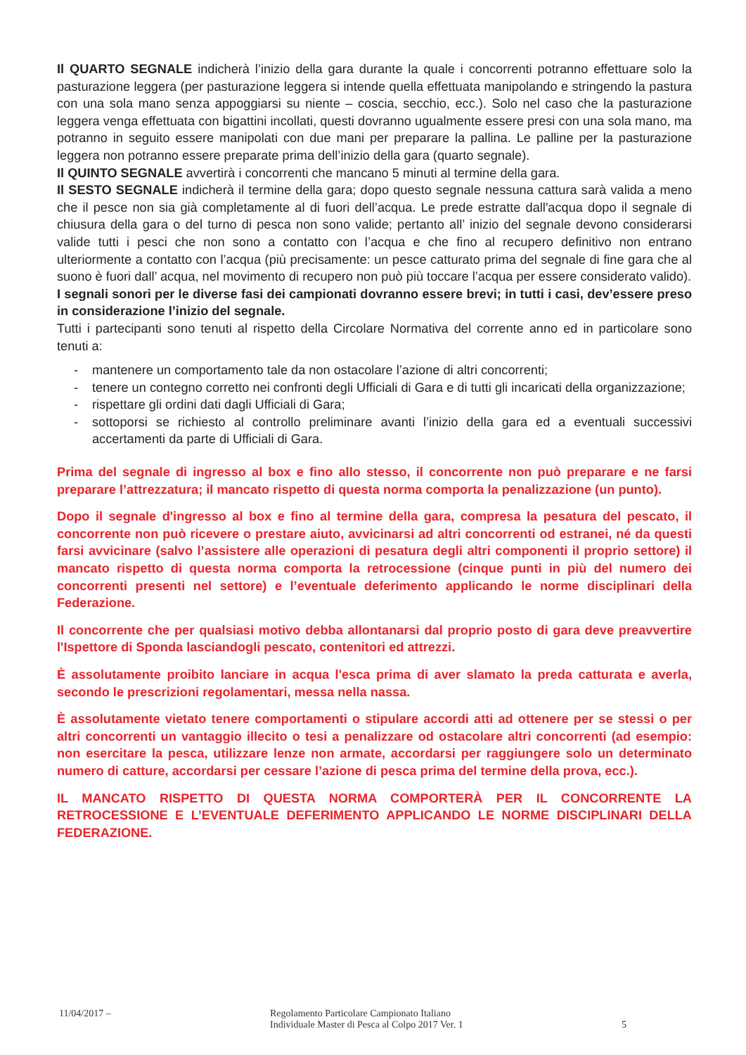Il QUARTO SEGNALE indicherà l’inizio della gara durante la quale i concorrenti potranno effettuare solo la pasturazione leggera (per pasturazione leggera si intende quella effettuata manipolando e stringendo la pastura con una sola mano senza appoggiarsi su niente – coscia, secchio, ecc.). Solo nel caso che la pasturazione leggera venga effettuata con bigattini incollati, questi dovranno ugualmente essere presi con una sola mano, ma potranno in seguito essere manipolati con due mani per preparare la pallina. Le palline per la pasturazione leggera non potranno essere preparate prima dell’inizio della gara (quarto segnale).
Il QUINTO SEGNALE avvertirà i concorrenti che mancano 5 minuti al termine della gara.
Il SESTO SEGNALE indicherà il termine della gara; dopo questo segnale nessuna cattura sarà valida a meno che il pesce non sia già completamente al di fuori dell’acqua. Le prede estratte dall'acqua dopo il segnale di chiusura della gara o del turno di pesca non sono valide; pertanto all’ inizio del segnale devono considerarsi valide tutti i pesci che non sono a contatto con l’acqua e che fino al recupero definitivo non entrano ulteriormente a contatto con l’acqua (più precisamente: un pesce catturato prima del segnale di fine gara che al suono è fuori dall’ acqua, nel movimento di recupero non può più toccare l’acqua per essere considerato valido).
I segnali sonori per le diverse fasi dei campionati dovranno essere brevi; in tutti i casi, dev’essere preso in considerazione l’inizio del segnale.
Tutti i partecipanti sono tenuti al rispetto della Circolare Normativa del corrente anno ed in particolare sono tenuti a:
- mantenere un comportamento tale da non ostacolare l’azione di altri concorrenti;
- tenere un contegno corretto nei confronti degli Ufficiali di Gara e di tutti gli incaricati della organizzazione;
- rispettare gli ordini dati dagli Ufficiali di Gara;
- sottoporsi se richiesto al controllo preliminare avanti l’inizio della gara ed a eventuali successivi accertamenti da parte di Ufficiali di Gara.
Prima del segnale di ingresso al box e fino allo stesso, il concorrente non può preparare e ne farsi preparare l’attrezzatura; il mancato rispetto di questa norma comporta la penalizzazione (un punto).
Dopo il segnale d'ingresso al box e fino al termine della gara, compresa la pesatura del pescato, il concorrente non può ricevere o prestare aiuto, avvicinarsi ad altri concorrenti od estranei, né da questi farsi avvicinare (salvo l’assistere alle operazioni di pesatura degli altri componenti il proprio settore) il mancato rispetto di questa norma comporta la retrocessione (cinque punti in più del numero dei concorrenti presenti nel settore) e l’eventuale deferimento applicando le norme disciplinari della Federazione.
Il concorrente che per qualsiasi motivo debba allontanarsi dal proprio posto di gara deve preavvertire l'Ispettore di Sponda lasciandogli pescato, contenitori ed attrezzi.
È assolutamente proibito lanciare in acqua l'esca prima di aver slamato la preda catturata e averla, secondo le prescrizioni regolamentari, messa nella nassa.
È assolutamente vietato tenere comportamenti o stipulare accordi atti ad ottenere per se stessi o per altri concorrenti un vantaggio illecito o tesi a penalizzare od ostacolare altri concorrenti (ad esempio: non esercitare la pesca, utilizzare lenze non armate, accordarsi per raggiungere solo un determinato numero di catture, accordarsi per cessare l’azione di pesca prima del termine della prova, ecc.).
IL MANCATO RISPETTO DI QUESTA NORMA COMPORTERÀ PER IL CONCORRENTE LA RETROCESSIONE E L’EVENTUALE DEFERIMENTO APPLICANDO LE NORME DISCIPLINARI DELLA FEDERAZIONE.
11/04/2017 – Regolamento Particolare Campionato Italiano
Individuale Master di Pesca al Colpo 2017 Ver. 1
5